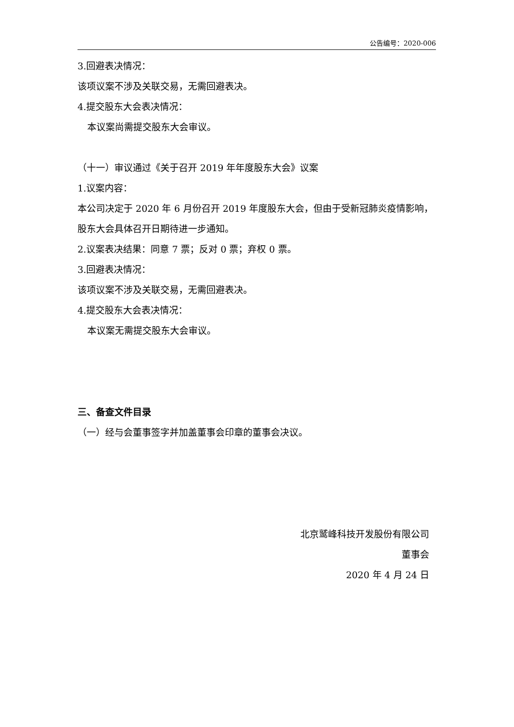公告编号：2020-006
3.回避表决情况：
该项议案不涉及关联交易，无需回避表决。
4.提交股东大会表决情况：
本议案尚需提交股东大会审议。
（十一）审议通过《关于召开 2019 年年度股东大会》议案
1.议案内容：
本公司决定于 2020 年 6 月份召开 2019 年度股东大会，但由于受新冠肺炎疫情影响，股东大会具体召开日期待进一步通知。
2.议案表决结果：同意 7 票；反对 0 票；弃权 0 票。
3.回避表决情况：
该项议案不涉及关联交易，无需回避表决。
4.提交股东大会表决情况：
本议案无需提交股东大会审议。
三、备查文件目录
（一）经与会董事签字并加盖董事会印章的董事会决议。
北京鹫峰科技开发股份有限公司
董事会
2020 年 4 月 24 日